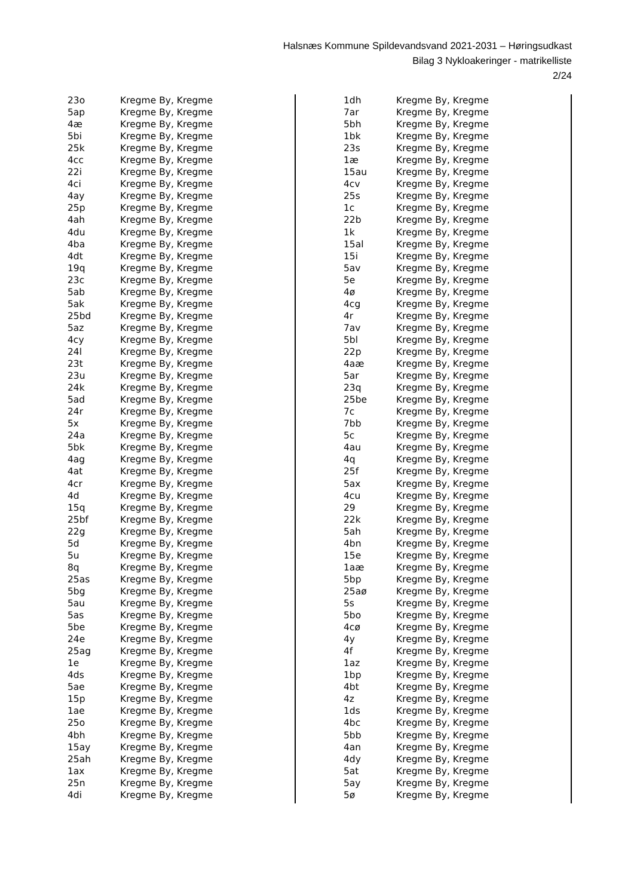Halsnæs Kommune Spildevandsvand 2021-2031 – Høringsudkast
Bilag 3 Nykloakeringer - matrikelliste
2/24
| 23o | Kregme By, Kregme |
| 5ap | Kregme By, Kregme |
| 4æ | Kregme By, Kregme |
| 5bi | Kregme By, Kregme |
| 25k | Kregme By, Kregme |
| 4cc | Kregme By, Kregme |
| 22i | Kregme By, Kregme |
| 4ci | Kregme By, Kregme |
| 4ay | Kregme By, Kregme |
| 25p | Kregme By, Kregme |
| 4ah | Kregme By, Kregme |
| 4du | Kregme By, Kregme |
| 4ba | Kregme By, Kregme |
| 4dt | Kregme By, Kregme |
| 19q | Kregme By, Kregme |
| 23c | Kregme By, Kregme |
| 5ab | Kregme By, Kregme |
| 5ak | Kregme By, Kregme |
| 25bd | Kregme By, Kregme |
| 5az | Kregme By, Kregme |
| 4cy | Kregme By, Kregme |
| 24l | Kregme By, Kregme |
| 23t | Kregme By, Kregme |
| 23u | Kregme By, Kregme |
| 24k | Kregme By, Kregme |
| 5ad | Kregme By, Kregme |
| 24r | Kregme By, Kregme |
| 5x | Kregme By, Kregme |
| 24a | Kregme By, Kregme |
| 5bk | Kregme By, Kregme |
| 4ag | Kregme By, Kregme |
| 4at | Kregme By, Kregme |
| 4cr | Kregme By, Kregme |
| 4d | Kregme By, Kregme |
| 15q | Kregme By, Kregme |
| 25bf | Kregme By, Kregme |
| 22g | Kregme By, Kregme |
| 5d | Kregme By, Kregme |
| 5u | Kregme By, Kregme |
| 8q | Kregme By, Kregme |
| 25as | Kregme By, Kregme |
| 5bg | Kregme By, Kregme |
| 5au | Kregme By, Kregme |
| 5as | Kregme By, Kregme |
| 5be | Kregme By, Kregme |
| 24e | Kregme By, Kregme |
| 25ag | Kregme By, Kregme |
| 1e | Kregme By, Kregme |
| 4ds | Kregme By, Kregme |
| 5ae | Kregme By, Kregme |
| 15p | Kregme By, Kregme |
| 1ae | Kregme By, Kregme |
| 25o | Kregme By, Kregme |
| 4bh | Kregme By, Kregme |
| 15ay | Kregme By, Kregme |
| 25ah | Kregme By, Kregme |
| 1ax | Kregme By, Kregme |
| 25n | Kregme By, Kregme |
| 4di | Kregme By, Kregme |
| 1dh | Kregme By, Kregme |
| 7ar | Kregme By, Kregme |
| 5bh | Kregme By, Kregme |
| 1bk | Kregme By, Kregme |
| 23s | Kregme By, Kregme |
| 1æ | Kregme By, Kregme |
| 15au | Kregme By, Kregme |
| 4cv | Kregme By, Kregme |
| 25s | Kregme By, Kregme |
| 1c | Kregme By, Kregme |
| 22b | Kregme By, Kregme |
| 1k | Kregme By, Kregme |
| 15al | Kregme By, Kregme |
| 15i | Kregme By, Kregme |
| 5av | Kregme By, Kregme |
| 5e | Kregme By, Kregme |
| 4ø | Kregme By, Kregme |
| 4cg | Kregme By, Kregme |
| 4r | Kregme By, Kregme |
| 7av | Kregme By, Kregme |
| 5bl | Kregme By, Kregme |
| 22p | Kregme By, Kregme |
| 4aæ | Kregme By, Kregme |
| 5ar | Kregme By, Kregme |
| 23q | Kregme By, Kregme |
| 25be | Kregme By, Kregme |
| 7c | Kregme By, Kregme |
| 7bb | Kregme By, Kregme |
| 5c | Kregme By, Kregme |
| 4au | Kregme By, Kregme |
| 4q | Kregme By, Kregme |
| 25f | Kregme By, Kregme |
| 5ax | Kregme By, Kregme |
| 4cu | Kregme By, Kregme |
| 29 | Kregme By, Kregme |
| 22k | Kregme By, Kregme |
| 5ah | Kregme By, Kregme |
| 4bn | Kregme By, Kregme |
| 15e | Kregme By, Kregme |
| 1aæ | Kregme By, Kregme |
| 5bp | Kregme By, Kregme |
| 25aø | Kregme By, Kregme |
| 5s | Kregme By, Kregme |
| 5bo | Kregme By, Kregme |
| 4cø | Kregme By, Kregme |
| 4y | Kregme By, Kregme |
| 4f | Kregme By, Kregme |
| 1az | Kregme By, Kregme |
| 1bp | Kregme By, Kregme |
| 4bt | Kregme By, Kregme |
| 4z | Kregme By, Kregme |
| 1ds | Kregme By, Kregme |
| 4bc | Kregme By, Kregme |
| 5bb | Kregme By, Kregme |
| 4an | Kregme By, Kregme |
| 4dy | Kregme By, Kregme |
| 5at | Kregme By, Kregme |
| 5ay | Kregme By, Kregme |
| 5ø | Kregme By, Kregme |